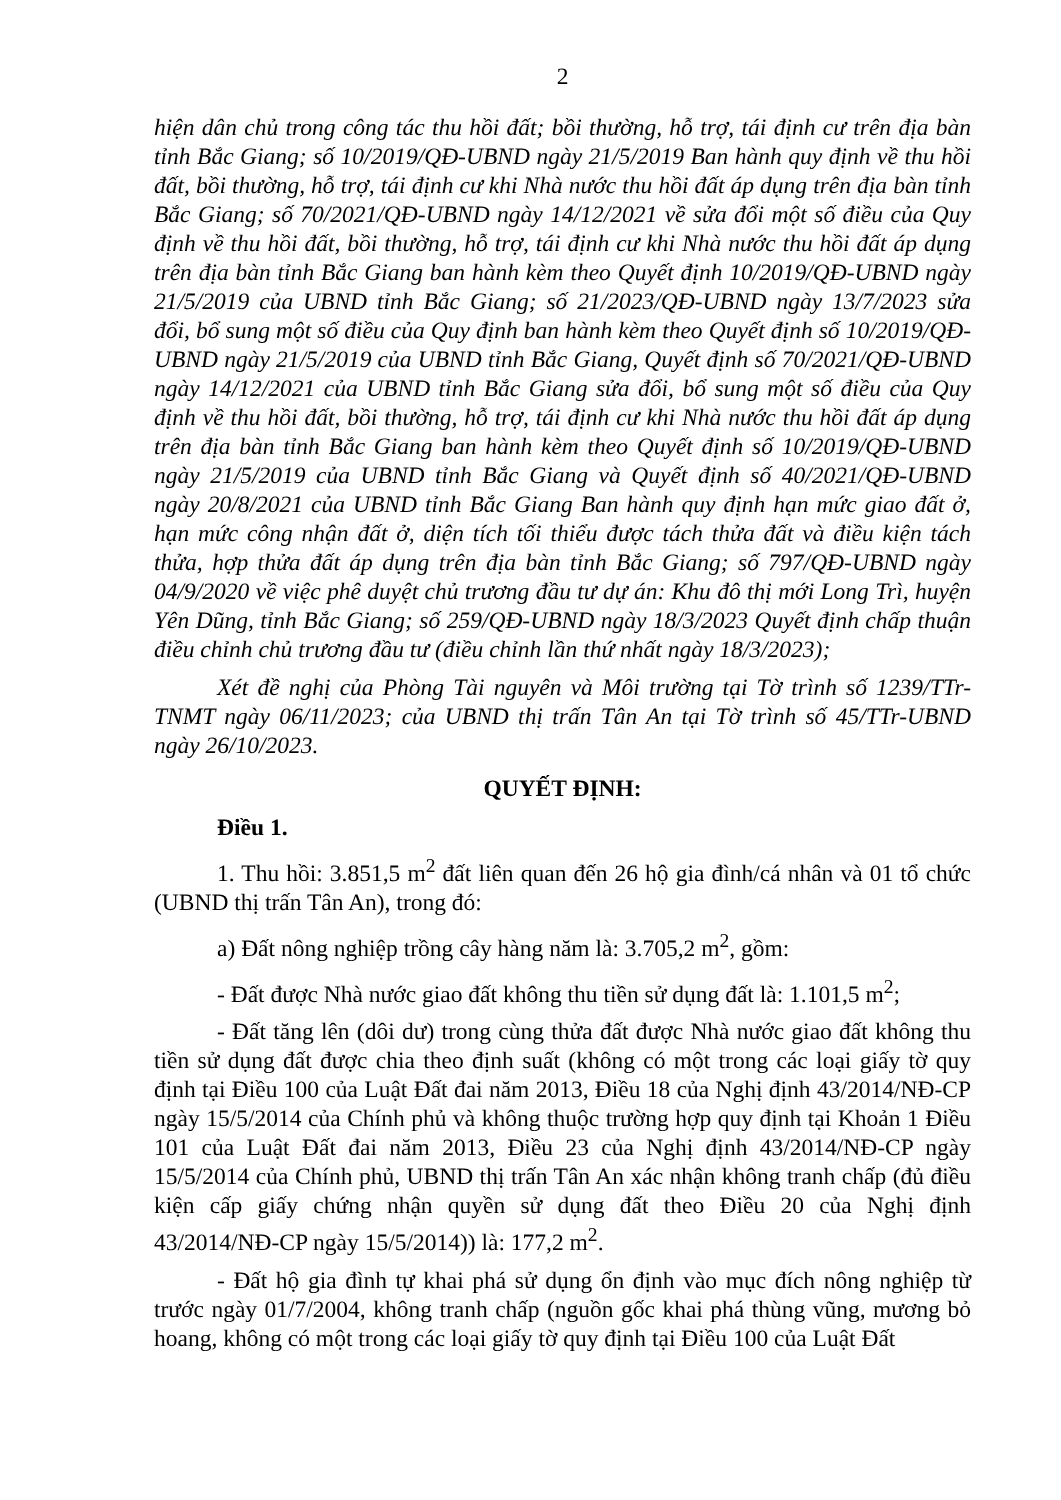2
hiện dân chủ trong công tác thu hồi đất; bồi thường, hỗ trợ, tái định cư trên địa bàn tỉnh Bắc Giang; số 10/2019/QĐ-UBND ngày 21/5/2019 Ban hành quy định về thu hồi đất, bồi thường, hỗ trợ, tái định cư khi Nhà nước thu hồi đất áp dụng trên địa bàn tỉnh Bắc Giang; số 70/2021/QĐ-UBND ngày 14/12/2021 về sửa đổi một số điều của Quy định về thu hồi đất, bồi thường, hỗ trợ, tái định cư khi Nhà nước thu hồi đất áp dụng trên địa bàn tỉnh Bắc Giang ban hành kèm theo Quyết định 10/2019/QĐ-UBND ngày 21/5/2019 của UBND tỉnh Bắc Giang; số 21/2023/QĐ-UBND ngày 13/7/2023 sửa đổi, bổ sung một số điều của Quy định ban hành kèm theo Quyết định số 10/2019/QĐ-UBND ngày 21/5/2019 của UBND tỉnh Bắc Giang, Quyết định số 70/2021/QĐ-UBND ngày 14/12/2021 của UBND tỉnh Bắc Giang sửa đổi, bổ sung một số điều của Quy định về thu hồi đất, bồi thường, hỗ trợ, tái định cư khi Nhà nước thu hồi đất áp dụng trên địa bàn tỉnh Bắc Giang ban hành kèm theo Quyết định số 10/2019/QĐ-UBND ngày 21/5/2019 của UBND tỉnh Bắc Giang và Quyết định số 40/2021/QĐ-UBND ngày 20/8/2021 của UBND tỉnh Bắc Giang Ban hành quy định hạn mức giao đất ở, hạn mức công nhận đất ở, diện tích tối thiểu được tách thửa đất và điều kiện tách thửa, hợp thửa đất áp dụng trên địa bàn tỉnh Bắc Giang; số 797/QĐ-UBND ngày 04/9/2020 về việc phê duyệt chủ trương đầu tư dự án: Khu đô thị mới Long Trì, huyện Yên Dũng, tỉnh Bắc Giang; số 259/QĐ-UBND ngày 18/3/2023 Quyết định chấp thuận điều chỉnh chủ trương đầu tư (điều chỉnh lần thứ nhất ngày 18/3/2023);
Xét đề nghị của Phòng Tài nguyên và Môi trường tại Tờ trình số 1239/TTr-TNMT ngày 06/11/2023; của UBND thị trấn Tân An tại Tờ trình số 45/TTr-UBND ngày 26/10/2023.
QUYẾT ĐỊNH:
Điều 1.
1. Thu hồi: 3.851,5 m<sup>2</sup> đất liên quan đến 26 hộ gia đình/cá nhân và 01 tổ chức (UBND thị trấn Tân An), trong đó:
a) Đất nông nghiệp trồng cây hàng năm là: 3.705,2 m<sup>2</sup>, gồm:
- Đất được Nhà nước giao đất không thu tiền sử dụng đất là: 1.101,5 m<sup>2</sup>;
- Đất tăng lên (dôi dư) trong cùng thửa đất được Nhà nước giao đất không thu tiền sử dụng đất được chia theo định suất (không có một trong các loại giấy tờ quy định tại Điều 100 của Luật Đất đai năm 2013, Điều 18 của Nghị định 43/2014/NĐ-CP ngày 15/5/2014 của Chính phủ và không thuộc trường hợp quy định tại Khoản 1 Điều 101 của Luật Đất đai năm 2013, Điều 23 của Nghị định 43/2014/NĐ-CP ngày 15/5/2014 của Chính phủ, UBND thị trấn Tân An xác nhận không tranh chấp (đủ điều kiện cấp giấy chứng nhận quyền sử dụng đất theo Điều 20 của Nghị định 43/2014/NĐ-CP ngày 15/5/2014)) là: 177,2 m<sup>2</sup>.
- Đất hộ gia đình tự khai phá sử dụng ổn định vào mục đích nông nghiệp từ trước ngày 01/7/2004, không tranh chấp (nguồn gốc khai phá thùng vũng, mương bỏ hoang, không có một trong các loại giấy tờ quy định tại Điều 100 của Luật Đất